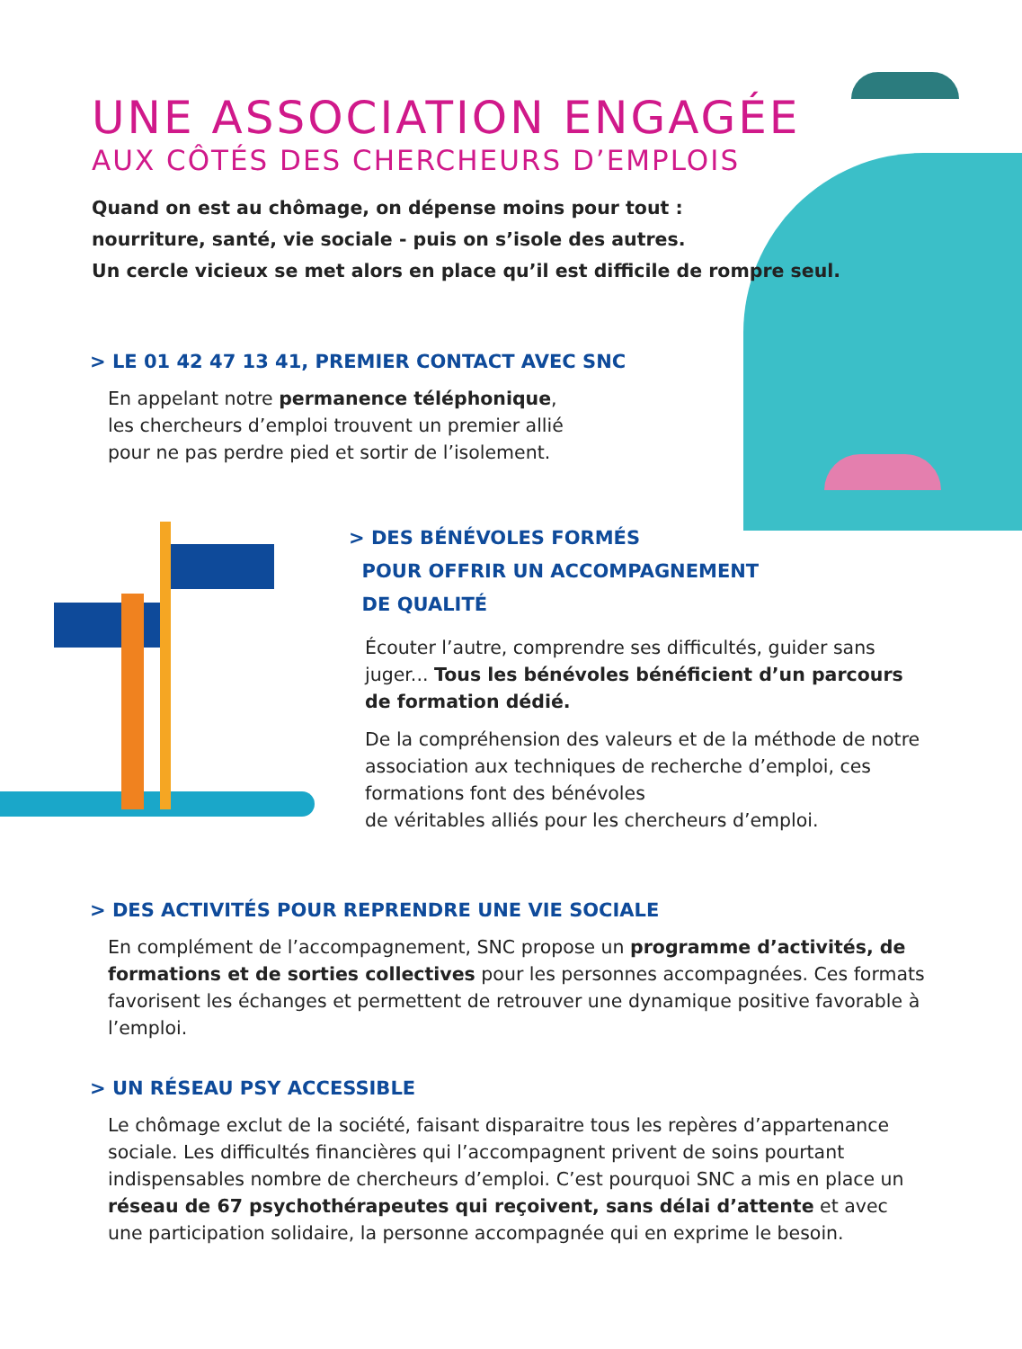UNE ASSOCIATION ENGAGÉE
AUX CÔTÉS DES CHERCHEURS D’EMPLOIS
Quand on est au chômage, on dépense moins pour tout :
nourriture, santé, vie sociale - puis on s’isole des autres.
Un cercle vicieux se met alors en place qu’il est difficile de rompre seul.
> LE 01 42 47 13 41, PREMIER CONTACT AVEC SNC
En appelant notre permanence téléphonique,
les chercheurs d’emploi trouvent un premier allié
pour ne pas perdre pied et sortir de l’isolement.
> DES BÉNÉVOLES FORMÉS
POUR OFFRIR UN ACCOMPAGNEMENT
DE QUALITÉ
Écouter l’autre, comprendre ses difficultés, guider sans juger... Tous les bénévoles bénéficient d’un parcours de formation dédié.
De la compréhension des valeurs et de la méthode de notre association aux techniques de recherche d’emploi, ces formations font des bénévoles
de véritables alliés pour les chercheurs d’emploi.
> DES ACTIVITÉS POUR REPRENDRE UNE VIE SOCIALE
En complément de l’accompagnement, SNC propose un programme d’activités, de formations et de sorties collectives pour les personnes accompagnées. Ces formats favorisent les échanges et permettent de retrouver une dynamique positive favorable à l’emploi.
> UN RÉSEAU PSY ACCESSIBLE
Le chômage exclut de la société, faisant disparaitre tous les repères d’appartenance sociale. Les difficultés financières qui l’accompagnent privent de soins pourtant indispensables nombre de chercheurs d’emploi. C’est pourquoi SNC a mis en place un réseau de 67 psychothérapeutes qui reçoivent, sans délai d’attente et avec une participation solidaire, la personne accompagnée qui en exprime le besoin.